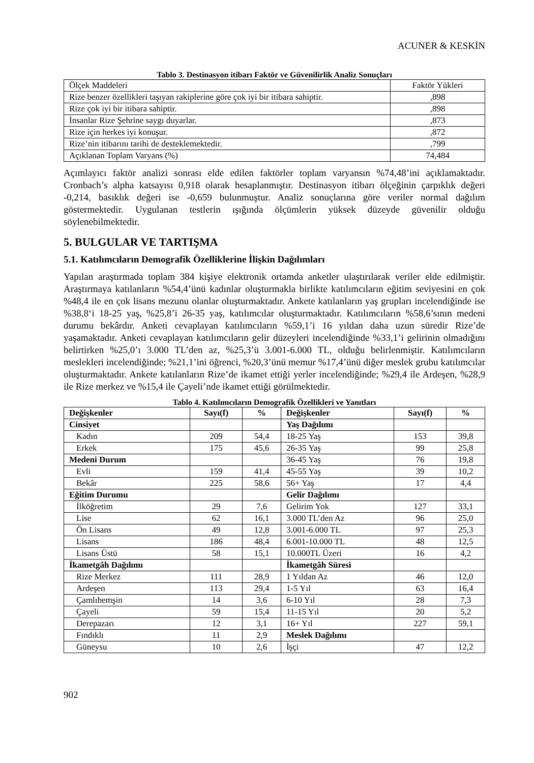ACUNER & KESKİN
Tablo 3. Destinasyon itibarı Faktör ve Güvenilirlik Analiz Sonuçları
| Ölçek Maddeleri | Faktör Yükleri |
| Rize benzer özellikleri taşıyan rakiplerine göre çok iyi bir itibara sahiptir. | ,898 |
| Rize çok iyi bir itibara sahiptir. | ,898 |
| İnsanlar Rize Şehrine saygı duyarlar. | ,873 |
| Rize için herkes iyi konuşur. | ,872 |
| Rize’nin itibarını tarihi de desteklemektedir. | ,799 |
| Açıklanan Toplam Varyans (%) | 74,484 |
Açımlayıcı faktör analizi sonrası elde edilen faktörler toplam varyansın %74,48’ini açıklamaktadır. Cronbach’s alpha katsayısı 0,918 olarak hesaplanmıştır. Destinasyon itibarı ölçeğinin çarpıklık değeri -0,214, basıklık değeri ise -0,659 bulunmuştur. Analiz sonuçlarına göre veriler normal dağılım göstermektedir. Uygulanan testlerin ışığında ölçümlerin yüksek düzeyde güvenilir olduğu söylenebilmektedir.
5. BULGULAR VE TARTIŞMA
5.1. Katılımcıların Demografik Özelliklerine İlişkin Dağılımları
Yapılan araştırmada toplam 384 kişiye elektronik ortamda anketler ulaştırılarak veriler elde edilmiştir. Araştırmaya katılanların %54,4’ünü kadınlar oluşturmakla birlikte katılımcıların eğitim seviyesini en çok %48,4 ile en çok lisans mezunu olanlar oluşturmaktadır. Ankete katılanların yaş grupları incelendiğinde ise %38,8‘i 18-25 yaş, %25,8’i 26-35 yaş, katılımcılar oluşturmaktadır. Katılımcıların %58,6’sının medeni durumu bekârdır. Anketi cevaplayan katılımcıların %59,1’i 16 yıldan daha uzun süredir Rize’de yaşamaktadır. Anketi cevaplayan katılımcıların gelir düzeyleri incelendiğinde %33,1’i gelirinin olmadığını belirtirken %25,0’ı 3.000 TL’den az, %25,3’ü 3.001-6.000 TL, olduğu belirlenmiştir. Katılımcıların meslekleri incelendiğinde; %21,1’ini öğrenci, %20,3’ünü memur %17,4’ünü diğer meslek grubu katılımcılar oluşturmaktadır. Ankete katılanların Rize’de ikamet ettiği yerler incelendiğinde; %29,4 ile Ardeşen, %28,9 ile Rize merkez ve %15,4 ile Çayeli’nde ikamet ettiği görülmektedir.
Tablo 4. Katılımcıların Demografik Özellikleri ve Yanıtları
| Değişkenler | Sayı(f) | % | Değişkenler | Sayı(f) | % |
| --- | --- | --- | --- | --- | --- |
| Cinsiyet | | | Yaş Dağılımı | | |
| Kadın | 209 | 54,4 | 18-25 Yaş | 153 | 39,8 |
| Erkek | 175 | 45,6 | 26-35 Yaş | 99 | 25,8 |
| Medeni Durum | | | 36-45 Yaş | 76 | 19,8 |
| Evli | 159 | 41,4 | 45-55 Yaş | 39 | 10,2 |
| Bekâr | 225 | 58,6 | 56+ Yaş | 17 | 4,4 |
| Eğitim Durumu | | | Gelir Dağılımı | | |
| İlköğretim | 29 | 7,6 | Gelirim Yok | 127 | 33,1 |
| Lise | 62 | 16,1 | 3.000 TL’den Az | 96 | 25,0 |
| Ön Lisans | 49 | 12,8 | 3.001-6.000 TL | 97 | 25,3 |
| Lisans | 186 | 48,4 | 6.001-10.000 TL | 48 | 12,5 |
| Lisans Üstü | 58 | 15,1 | 10.000TL Üzeri | 16 | 4,2 |
| İkametgâh Dağılımı | | | İkametgâh Süresi | | |
| Rize Merkez | 111 | 28,9 | 1 Yıldan Az | 46 | 12,0 |
| Ardeşen | 113 | 29,4 | 1-5 Yıl | 63 | 16,4 |
| Çamlıhemşin | 14 | 3,6 | 6-10 Yıl | 28 | 7,3 |
| Çayeli | 59 | 15,4 | 11-15 Yıl | 20 | 5,2 |
| Derepazarı | 12 | 3,1 | 16+ Yıl | 227 | 59,1 |
| Fındıklı | 11 | 2,9 | Meslek Dağılımı | | |
| Güneysu | 10 | 2,6 | İşçi | 47 | 12,2 |
902